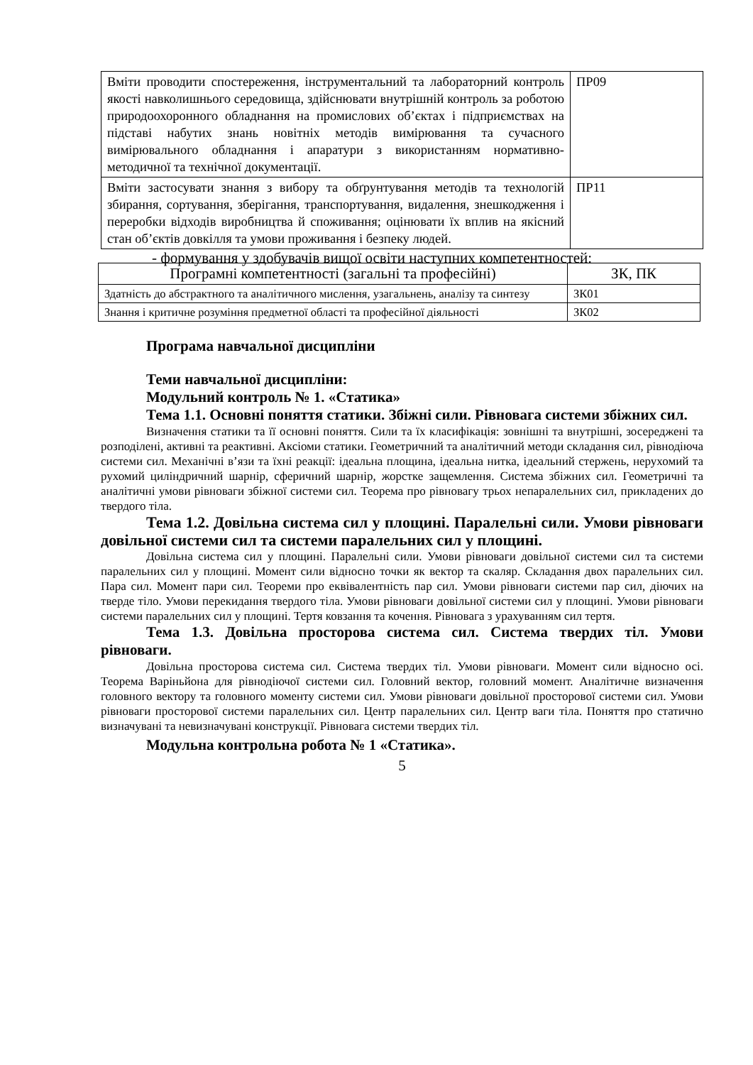| Вміти проводити спостереження, інструментальний та лабораторний контроль якості навколишнього середовища, здійснювати внутрішній контроль за роботою природоохоронного обладнання на промислових об’єктах і підприємствах на підставі набутих знань новітніх методів вимірювання та сучасного вимірювального обладнання і апаратури з використанням нормативно-методичної та технічної документації. | ПР09 |
| Вміти застосувати знання з вибору та обґрунтування методів та технологій збирання, сортування, зберігання, транспортування, видалення, знешкодження і переробки відходів виробництва й споживання; оцінювати їх вплив на якісний стан об’єктів довкілля та умови проживання і безпеку людей. | ПР11 |
- формування у здобувачів вищої освіти наступних компетентностей:
| Програмні компетентності (загальні та професійні) | ЗК, ПК |
| --- | --- |
| Здатність до абстрактного та аналітичного мислення, узагальнень, аналізу та синтезу | ЗК01 |
| Знання і критичне розуміння предметної області та професійної діяльності | ЗК02 |
Програма навчальної дисципліни
Теми навчальної дисципліни:
Модульний контроль № 1. «Статика»
Тема 1.1. Основні поняття статики. Збіжні сили. Рівновага системи збіжних сил.
Визначення статики та її основні поняття. Сили та їх класифікація: зовнішні та внутрішні, зосереджені та розподілені, активні та реактивні. Аксіоми статики. Геометричний та аналітичний методи складання сил, рівнодіюча системи сил. Механічні в’язи та їхні реакції: ідеальна площина, ідеальна нитка, ідеальний стержень, нерухомий та рухомий циліндричний шарнір, сферичний шарнір, жорстке защемлення. Система збіжних сил. Геометричні та аналітичні умови рівноваги збіжної системи сил. Теорема про рівновагу трьох непаралельних сил, прикладених до твердого тіла.
Тема 1.2. Довільна система сил у площині. Паралельні сили. Умови рівноваги довільної системи сил та системи паралельних сил у площині.
Довільна система сил у площині. Паралельні сили. Умови рівноваги довільної системи сил та системи паралельних сил у площині. Момент сили відносно точки як вектор та скаляр. Складання двох паралельних сил. Пара сил. Момент пари сил. Теореми про еквівалентність пар сил. Умови рівноваги системи пар сил, діючих на тверде тіло. Умови перекидання твердого тіла. Умови рівноваги довільної системи сил у площині. Умови рівноваги системи паралельних сил у площині. Тертя ковзання та кочення. Рівновага з урахуванням сил тертя.
Тема 1.3. Довільна просторова система сил. Система твердих тіл. Умови рівноваги.
Довільна просторова система сил. Система твердих тіл. Умови рівноваги. Момент сили відносно осі. Теорема Варіньйона для рівнодіючої системи сил. Головний вектор, головний момент. Аналітичне визначення головного вектору та головного моменту системи сил. Умови рівноваги довільної просторової системи сил. Умови рівноваги просторової системи паралельних сил. Центр паралельних сил. Центр ваги тіла. Поняття про статично визначувані та невизначувані конструкції. Рівновага системи твердих тіл.
Модульна контрольна робота № 1 «Статика».
5